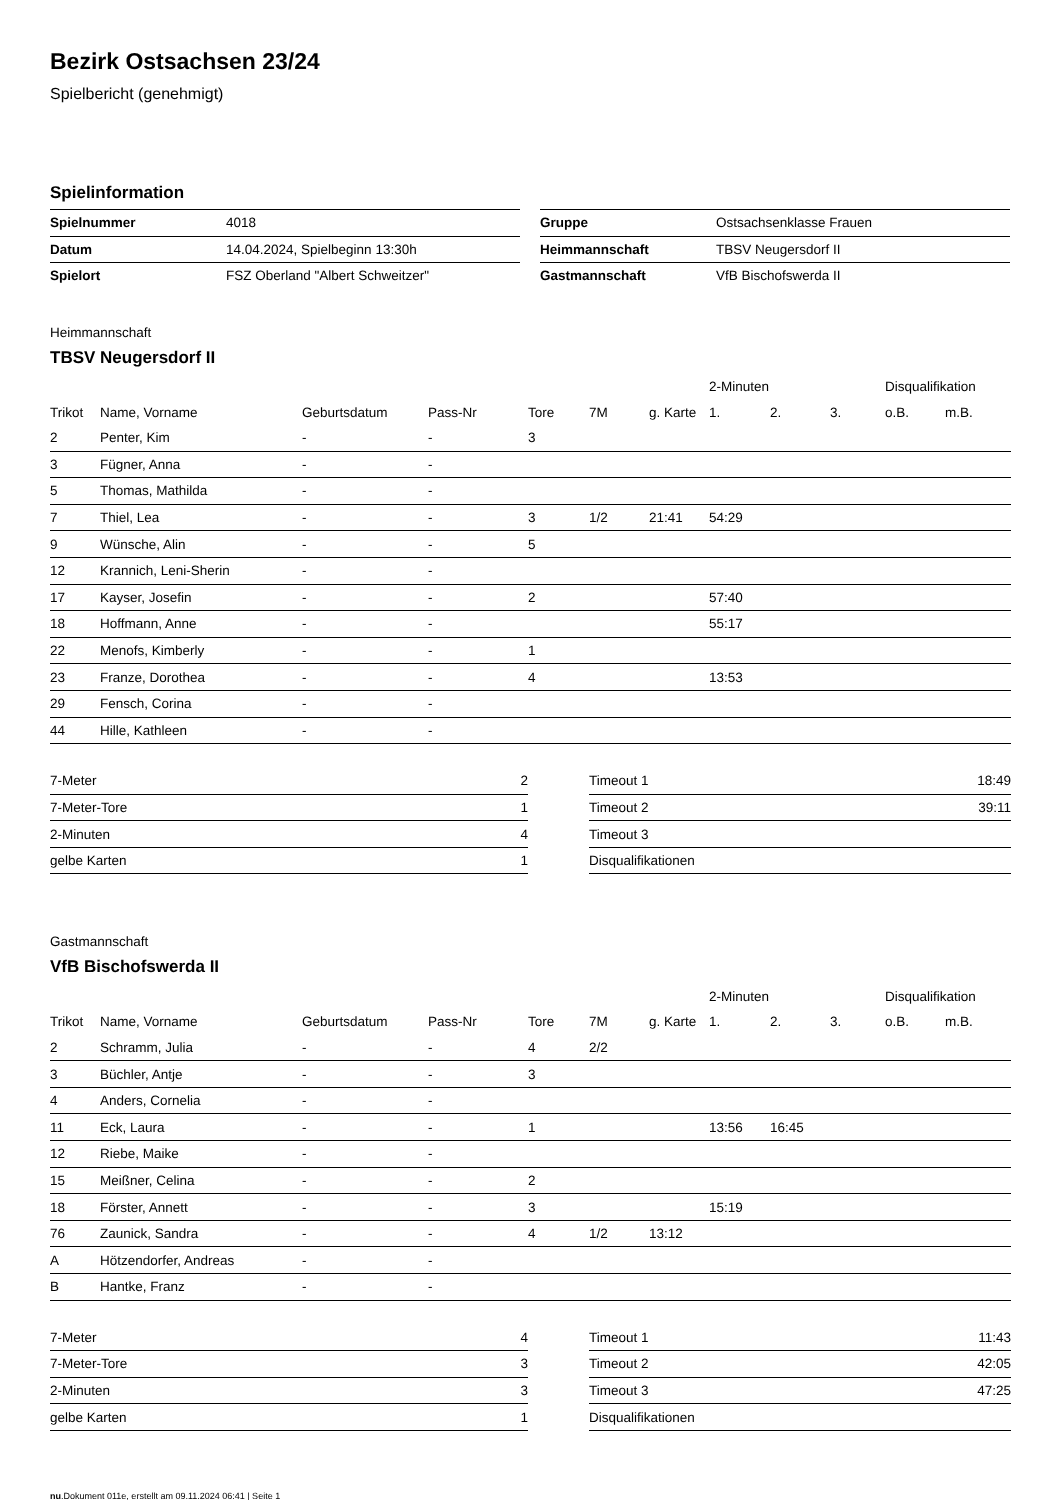Bezirk Ostsachsen 23/24
Spielbericht (genehmigt)
Spielinformation
| Spielnummer | 4018 |
| Datum | 14.04.2024, Spielbeginn 13:30h |
| Spielort | FSZ Oberland "Albert Schweitzer" |
| Gruppe | Ostsachsenklasse Frauen |
| Heimmannschaft | TBSV Neugersdorf II |
| Gastmannschaft | VfB Bischofswerda II |
Heimmannschaft
TBSV Neugersdorf II
| | | | | | | | 2-Minuten | | | Disqualifikation | |
| Trikot | Name, Vorname | Geburtsdatum | Pass-Nr | Tore | 7M | g. Karte | 1. | 2. | 3. | o.B. | m.B. |
| 2 | Penter, Kim | - | - | 3 | | | | | | | |
| 3 | Fügner, Anna | - | - | | | | | | | | |
| 5 | Thomas, Mathilda | - | - | | | | | | | | |
| 7 | Thiel, Lea | - | - | 3 | 1/2 | 21:41 | 54:29 | | | | |
| 9 | Wünsche, Alin | - | - | 5 | | | | | | | |
| 12 | Krannich, Leni-Sherin | - | - | | | | | | | | |
| 17 | Kayser, Josefin | - | - | 2 | | | 57:40 | | | | |
| 18 | Hoffmann, Anne | - | - | | | | 55:17 | | | | |
| 22 | Menofs, Kimberly | - | - | 1 | | | | | | | |
| 23 | Franze, Dorothea | - | - | 4 | | | 13:53 | | | | |
| 29 | Fensch, Corina | - | - | | | | | | | | |
| 44 | Hille, Kathleen | - | - | | | | | | | | |
| 7-Meter | 2 |
| 7-Meter-Tore | 1 |
| 2-Minuten | 4 |
| gelbe Karten | 1 |
| Timeout 1 | 18:49 |
| Timeout 2 | 39:11 |
| Timeout 3 | |
| Disqualifikationen | |
Gastmannschaft
VfB Bischofswerda II
| | | | | | | | 2-Minuten | | | Disqualifikation | |
| Trikot | Name, Vorname | Geburtsdatum | Pass-Nr | Tore | 7M | g. Karte | 1. | 2. | 3. | o.B. | m.B. |
| 2 | Schramm, Julia | - | - | 4 | 2/2 | | | | | | |
| 3 | Büchler, Antje | - | - | 3 | | | | | | | |
| 4 | Anders, Cornelia | - | - | | | | | | | | |
| 11 | Eck, Laura | - | - | 1 | | | 13:56 | 16:45 | | | |
| 12 | Riebe, Maike | - | - | | | | | | | | |
| 15 | Meißner, Celina | - | - | 2 | | | | | | | |
| 18 | Förster, Annett | - | - | 3 | | | 15:19 | | | | |
| 76 | Zaunick, Sandra | - | - | 4 | 1/2 | 13:12 | | | | | |
| A | Hötzendorfer, Andreas | - | - | | | | | | | | |
| B | Hantke, Franz | - | - | | | | | | | | |
| 7-Meter | 4 |
| 7-Meter-Tore | 3 |
| 2-Minuten | 3 |
| gelbe Karten | 1 |
| Timeout 1 | 11:43 |
| Timeout 2 | 42:05 |
| Timeout 3 | 47:25 |
| Disqualifikationen | |
nu.Dokument 011e, erstellt am 09.11.2024 06:41 | Seite 1